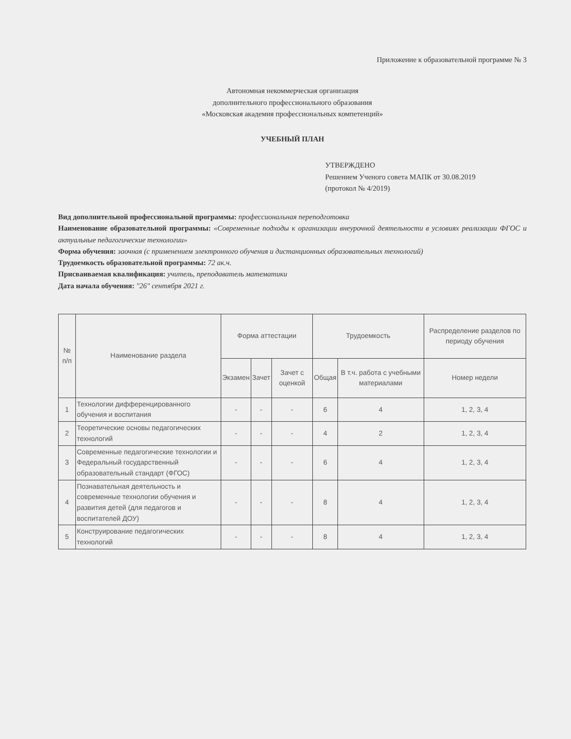Приложение к образовательной программе № 3
Автономная некоммерческая организация
дополнительного профессионального образования
«Московская академия профессиональных компетенций»
УЧЕБНЫЙ ПЛАН
УТВЕРЖДЕНО
Решением Ученого совета МАПК от 30.08.2019
(протокол № 4/2019)
Вид дополнительной профессиональной программы: профессиональная переподготовка
Наименование образовательной программы: «Современные подходы к организации внеурочной деятельности в условиях реализации ФГОС и актуальные педагогические технологии»
Форма обучения: заочная (с применением электронного обучения и дистанционных образовательных технологий)
Трудоемкость образовательной программы: 72 ак.ч.
Присваиваемая квалификация: учитель, преподаватель математики
Дата начала обучения: "26" сентября 2021 г.
| № п/п | Наименование раздела | Форма аттестации | | | Трудоемкость | | Распределение разделов по периоду обучения |
| --- | --- | --- | --- | --- | --- | --- | --- |
| | | Экзамен | Зачет | Зачет с оценкой | Общая | В т.ч. работа с учебными материалами | Номер недели |
| 1 | Технологии дифференцированного обучения и воспитания | - | - | - | 6 | 4 | 1, 2, 3, 4 |
| 2 | Теоретические основы педагогических технологий | - | - | - | 4 | 2 | 1, 2, 3, 4 |
| 3 | Современные педагогические технологии и Федеральный государственный образовательный стандарт (ФГОС) | - | - | - | 6 | 4 | 1, 2, 3, 4 |
| 4 | Познавательная деятельность и современные технологии обучения и развития детей (для педагогов и воспитателей ДОУ) | - | - | - | 8 | 4 | 1, 2, 3, 4 |
| 5 | Конструирование педагогических технологий | - | - | - | 8 | 4 | 1, 2, 3, 4 |